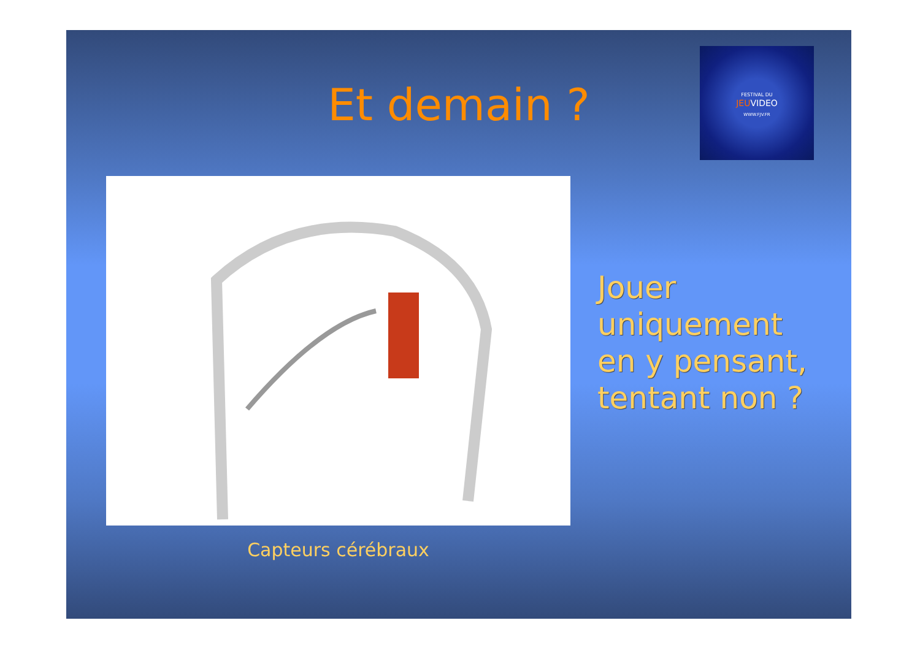Et demain ?
FESTIVAL DU
JEUVIDEO
WWW.FJV.FR
Capteurs cérébraux
Jouer
uniquement
en y pensant,
tentant non ?